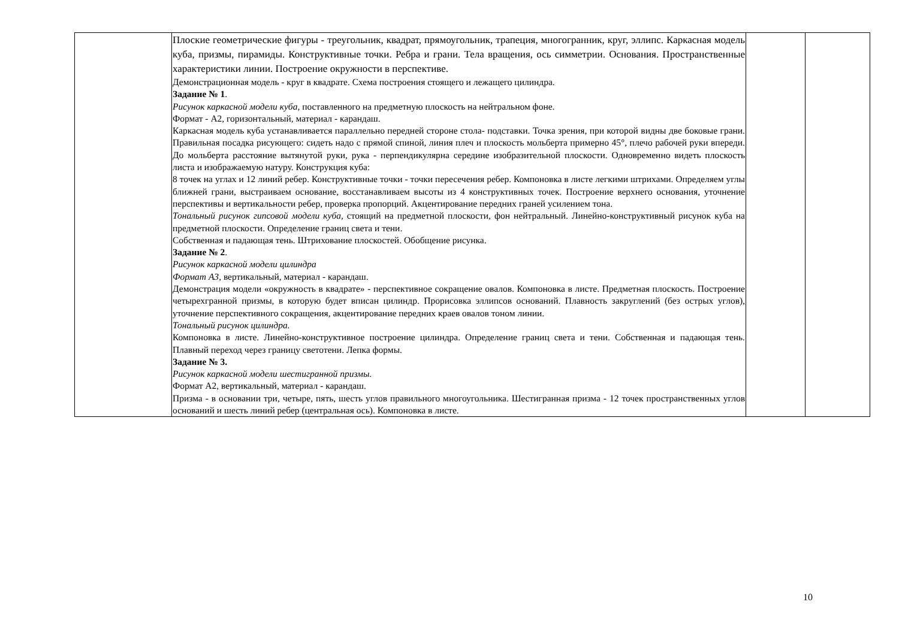| | Плоские геометрические фигуры - треугольник, квадрат, прямоугольник, трапеция, многогранник, круг, эллипс. Каркасная модель куба, призмы, пирамиды. Конструктивные точки. Ребра и грани. Тела вращения, ось симметрии. Основания. Пространственные характеристики линии. Построение окружности в перспективе. Демонстрационная модель - круг в квадрате. Схема построения стоящего и лежащего цилиндра. Задание № 1 . Рисунок каркасной модели куба , поставленного на предметную плоскость на нейтральном фоне. Формат - А2, горизонтальный, материал - карандаш. Каркасная модель куба устанавливается параллельно передней стороне стола- подставки. Точка зрения, при которой видны две боковые грани. Правильная посадка рисующего: сидеть надо с прямой спиной, линия плеч и плоскость мольберта примерно 45°, плечо рабочей руки впереди. До мольберта расстояние вытянутой руки, рука - перпендикулярна середине изобразительной плоскости. Одновременно видеть плоскость листа и изображаемую натуру. Конструкция куба: 8 точек на углах и 12 линий ребер. Конструктивные точки - точки пересечения ребер. Компоновка в листе легкими штрихами. Определяем углы ближней грани, выстраиваем основание, восстанавливаем высоты из 4 конструктивных точек. Построение верхнего основания, уточнение перспективы и вертикальности ребер, проверка пропорций. Акцентирование передних граней усилением тона. Тональный рисунок гипсовой модели куба , стоящий на предметной плоскости, фон нейтральный. Линейно-конструктивный рисунок куба на предметной плоскости. Определение границ света и тени. Собственная и падающая тень. Штрихование плоскостей. Обобщение рисунка. Задание № 2 . Рисунок каркасной модели цилиндра Формат А3 , вертикальный, материал - карандаш. Демонстрация модели «окружность в квадрате» - перспективное сокращение овалов. Компоновка в листе. Предметная плоскость. Построение четырехгранной призмы, в которую будет вписан цилиндр. Прорисовка эллипсов оснований. Плавность закруглений (без острых углов), уточнение перспективного сокращения, акцентирование передних краев овалов тоном линии. Тональный рисунок цилиндра. Компоновка в листе. Линейно-конструктивное построение цилиндра. Определение границ света и тени. Собственная и падающая тень. Плавный переход через границу светотени. Лепка формы. Задание № 3. Рисунок каркасной модели шестигранной призмы. Формат А2, вертикальный, материал - карандаш. Призма - в основании три, четыре, пять, шесть углов правильного многоугольника. Шестигранная призма - 12 точек пространственных углов оснований и шесть линий ребер (центральная ось). Компоновка в листе. | | |
10